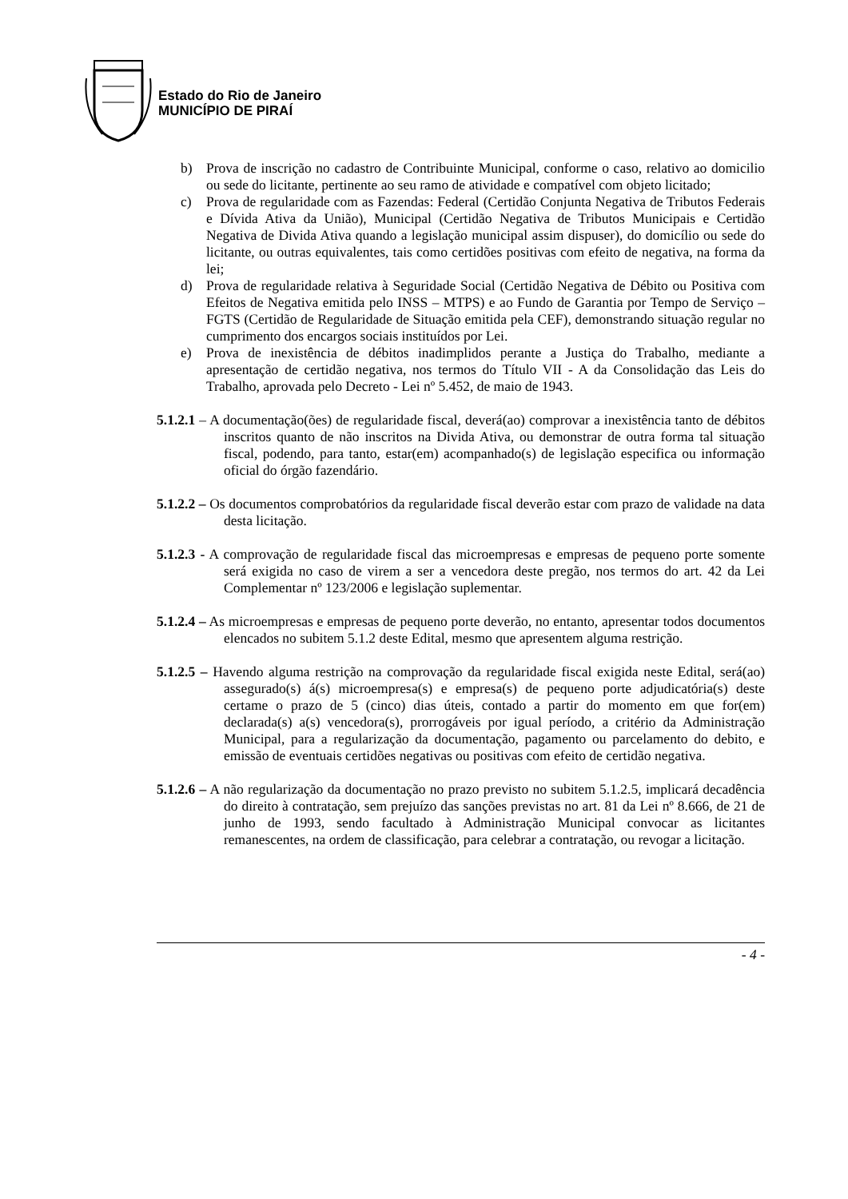Estado do Rio de Janeiro
MUNICÍPIO DE PIRAÍ
b) Prova de inscrição no cadastro de Contribuinte Municipal, conforme o caso, relativo ao domicilio ou sede do licitante, pertinente ao seu ramo de atividade e compatível com objeto licitado;
c) Prova de regularidade com as Fazendas: Federal (Certidão Conjunta Negativa de Tributos Federais e Dívida Ativa da União), Municipal (Certidão Negativa de Tributos Municipais e Certidão Negativa de Divida Ativa quando a legislação municipal assim dispuser), do domicílio ou sede do licitante, ou outras equivalentes, tais como certidões positivas com efeito de negativa, na forma da lei;
d) Prova de regularidade relativa à Seguridade Social (Certidão Negativa de Débito ou Positiva com Efeitos de Negativa emitida pelo INSS – MTPS) e ao Fundo de Garantia por Tempo de Serviço – FGTS (Certidão de Regularidade de Situação emitida pela CEF), demonstrando situação regular no cumprimento dos encargos sociais instituídos por Lei.
e) Prova de inexistência de débitos inadimplidos perante a Justiça do Trabalho, mediante a apresentação de certidão negativa, nos termos do Título VII - A da Consolidação das Leis do Trabalho, aprovada pelo Decreto - Lei nº 5.452, de maio de 1943.
5.1.2.1 – A documentação(ões) de regularidade fiscal, deverá(ao) comprovar a inexistência tanto de débitos inscritos quanto de não inscritos na Divida Ativa, ou demonstrar de outra forma tal situação fiscal, podendo, para tanto, estar(em) acompanhado(s) de legislação especifica ou informação oficial do órgão fazendário.
5.1.2.2 – Os documentos comprobatórios da regularidade fiscal deverão estar com prazo de validade na data desta licitação.
5.1.2.3 - A comprovação de regularidade fiscal das microempresas e empresas de pequeno porte somente será exigida no caso de virem a ser a vencedora deste pregão, nos termos do art. 42 da Lei Complementar nº 123/2006 e legislação suplementar.
5.1.2.4 – As microempresas e empresas de pequeno porte deverão, no entanto, apresentar todos documentos elencados no subitem 5.1.2 deste Edital, mesmo que apresentem alguma restrição.
5.1.2.5 – Havendo alguma restrição na comprovação da regularidade fiscal exigida neste Edital, será(ao) assegurado(s) á(s) microempresa(s) e empresa(s) de pequeno porte adjudicatória(s) deste certame o prazo de 5 (cinco) dias úteis, contado a partir do momento em que for(em) declarada(s) a(s) vencedora(s), prorrogáveis por igual período, a critério da Administração Municipal, para a regularização da documentação, pagamento ou parcelamento do debito, e emissão de eventuais certidões negativas ou positivas com efeito de certidão negativa.
5.1.2.6 – A não regularização da documentação no prazo previsto no subitem 5.1.2.5, implicará decadência do direito à contratação, sem prejuízo das sanções previstas no art. 81 da Lei nº 8.666, de 21 de junho de 1993, sendo facultado à Administração Municipal convocar as licitantes remanescentes, na ordem de classificação, para celebrar a contratação, ou revogar a licitação.
- 4 -